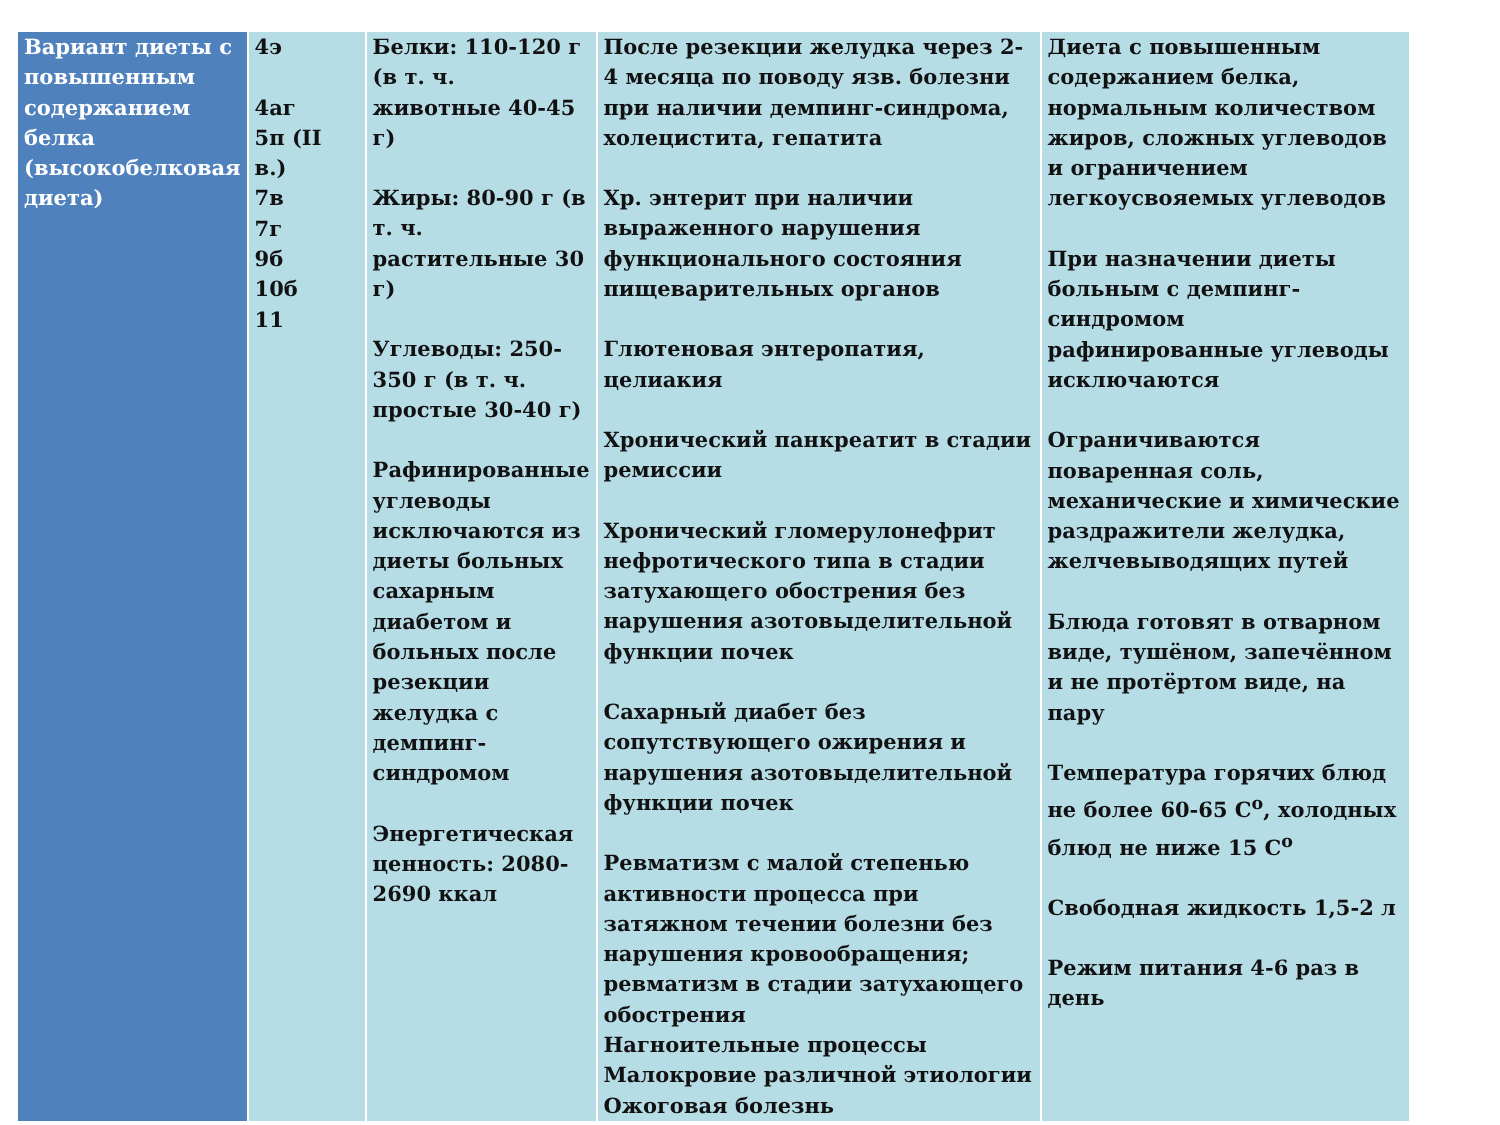| Вариант диеты с повышенным содержанием белка (высокобелковая диета) | 4э 4аг 5п (II в.) 7в 7г 9б 10б 11 | Белки: 110-120 г (в т. ч. животные 40-45 г) Жиры: 80-90 г (в т. ч. растительные 30 г) Углеводы: 250-350 г (в т. ч. простые 30-40 г) Рафинированные углеводы исключаются из диеты больных сахарным диабетом и больных после резекции желудка с демпинг-синдромом Энергетическая ценность: 2080-2690 ккал | После резекции желудка через 2-4 месяца по поводу язв. болезни при наличии демпинг-синдрома, холецистита, гепатита Хр. энтерит при наличии выраженного нарушения функционального состояния пищеварительных органов Глютеновая энтеропатия, целиакия Хронический панкреатит в стадии ремиссии Хронический гломерулонефрит нефротического типа в стадии затухающего обострения без нарушения азотовыделительной функции почек Сахарный диабет без сопутствующего ожирения и нарушения азотовыделительной функции почек Ревматизм с малой степенью активности процесса при затяжном течении болезни без нарушения кровообращения; ревматизм в стадии затухающего обострения Нагноительные процессы Малокровие различной этиологии Ожоговая болезнь | Диета с повышенным содержанием белка, нормальным количеством жиров, сложных углеводов и ограничением легкоусвояемых углеводов При назначении диеты больным с демпинг-синдромом рафинированные углеводы исключаются Ограничиваются поваренная соль, механические и химические раздражители желудка, желчевыводящих путей Блюда готовят в отварном виде, тушёном, запечённом и не протёртом виде, на пару Температура горячих блюд не более 60-65 C<sup>o</sup>, холодных блюд не ниже 15 C<sup>o</sup> Свободная жидкость 1,5-2 л Режим питания 4-6 раз в день |